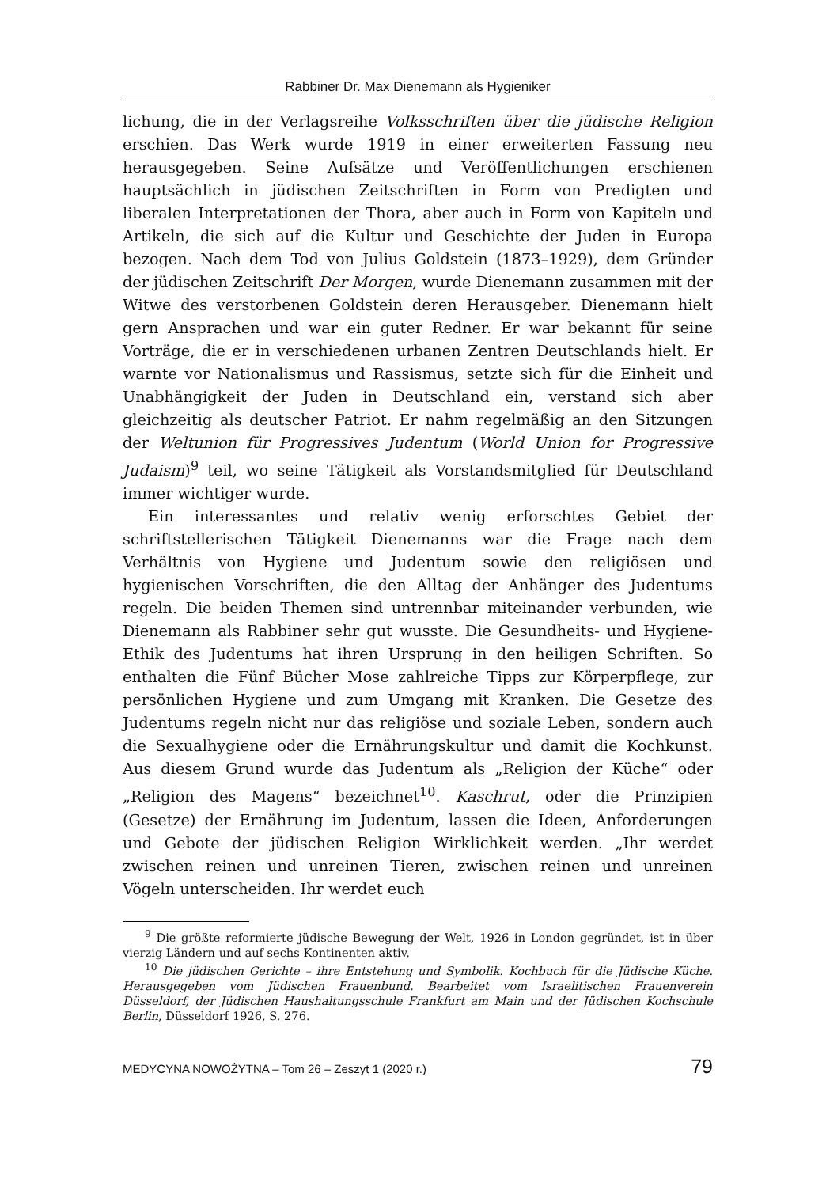Rabbiner Dr. Max Dienemann als Hygieniker
lichung, die in der Verlagsreihe Volksschriften über die jüdische Religion erschien. Das Werk wurde 1919 in einer erweiterten Fassung neu herausgegeben. Seine Aufsätze und Veröffentlichungen erschienen hauptsächlich in jüdischen Zeitschriften in Form von Predigten und liberalen Interpretationen der Thora, aber auch in Form von Kapiteln und Artikeln, die sich auf die Kultur und Geschichte der Juden in Europa bezogen. Nach dem Tod von Julius Goldstein (1873–1929), dem Gründer der jüdischen Zeitschrift Der Morgen, wurde Dienemann zusammen mit der Witwe des verstorbenen Goldstein deren Herausgeber. Dienemann hielt gern Ansprachen und war ein guter Redner. Er war bekannt für seine Vorträge, die er in verschiedenen urbanen Zentren Deutschlands hielt. Er warnte vor Nationalismus und Rassismus, setzte sich für die Einheit und Unabhängigkeit der Juden in Deutschland ein, verstand sich aber gleichzeitig als deutscher Patriot. Er nahm regelmäßig an den Sitzungen der Weltunion für Progressives Judentum (World Union for Progressive Judaism)<sup>9</sup> teil, wo seine Tätigkeit als Vorstandsmitglied für Deutschland immer wichtiger wurde.
Ein interessantes und relativ wenig erforschtes Gebiet der schriftstellerischen Tätigkeit Dienemanns war die Frage nach dem Verhältnis von Hygiene und Judentum sowie den religiösen und hygienischen Vorschriften, die den Alltag der Anhänger des Judentums regeln. Die beiden Themen sind untrennbar miteinander verbunden, wie Dienemann als Rabbiner sehr gut wusste. Die Gesundheits- und Hygiene-Ethik des Judentums hat ihren Ursprung in den heiligen Schriften. So enthalten die Fünf Bücher Mose zahlreiche Tipps zur Körperpflege, zur persönlichen Hygiene und zum Umgang mit Kranken. Die Gesetze des Judentums regeln nicht nur das religiöse und soziale Leben, sondern auch die Sexualhygiene oder die Ernährungskultur und damit die Kochkunst. Aus diesem Grund wurde das Judentum als „Religion der Küche“ oder „Religion des Magens“ bezeichnet<sup>10</sup>. Kaschrut, oder die Prinzipien (Gesetze) der Ernährung im Judentum, lassen die Ideen, Anforderungen und Gebote der jüdischen Religion Wirklichkeit werden. „Ihr werdet zwischen reinen und unreinen Tieren, zwischen reinen und unreinen Vögeln unterscheiden. Ihr werdet euch
<sup>9</sup> Die größte reformierte jüdische Bewegung der Welt, 1926 in London gegründet, ist in über vierzig Ländern und auf sechs Kontinenten aktiv.
<sup>10</sup> Die jüdischen Gerichte – ihre Entstehung und Symbolik. Kochbuch für die Jüdische Küche. Herausgegeben vom Jüdischen Frauenbund. Bearbeitet vom Israelitischen Frauenverein Düsseldorf, der Jüdischen Haushaltungsschule Frankfurt am Main und der Jüdischen Kochschule Berlin, Düsseldorf 1926, S. 276.
MEDYCYNA NOWOŻYTNA – Tom 26 – Zeszyt 1 (2020 r.) 79